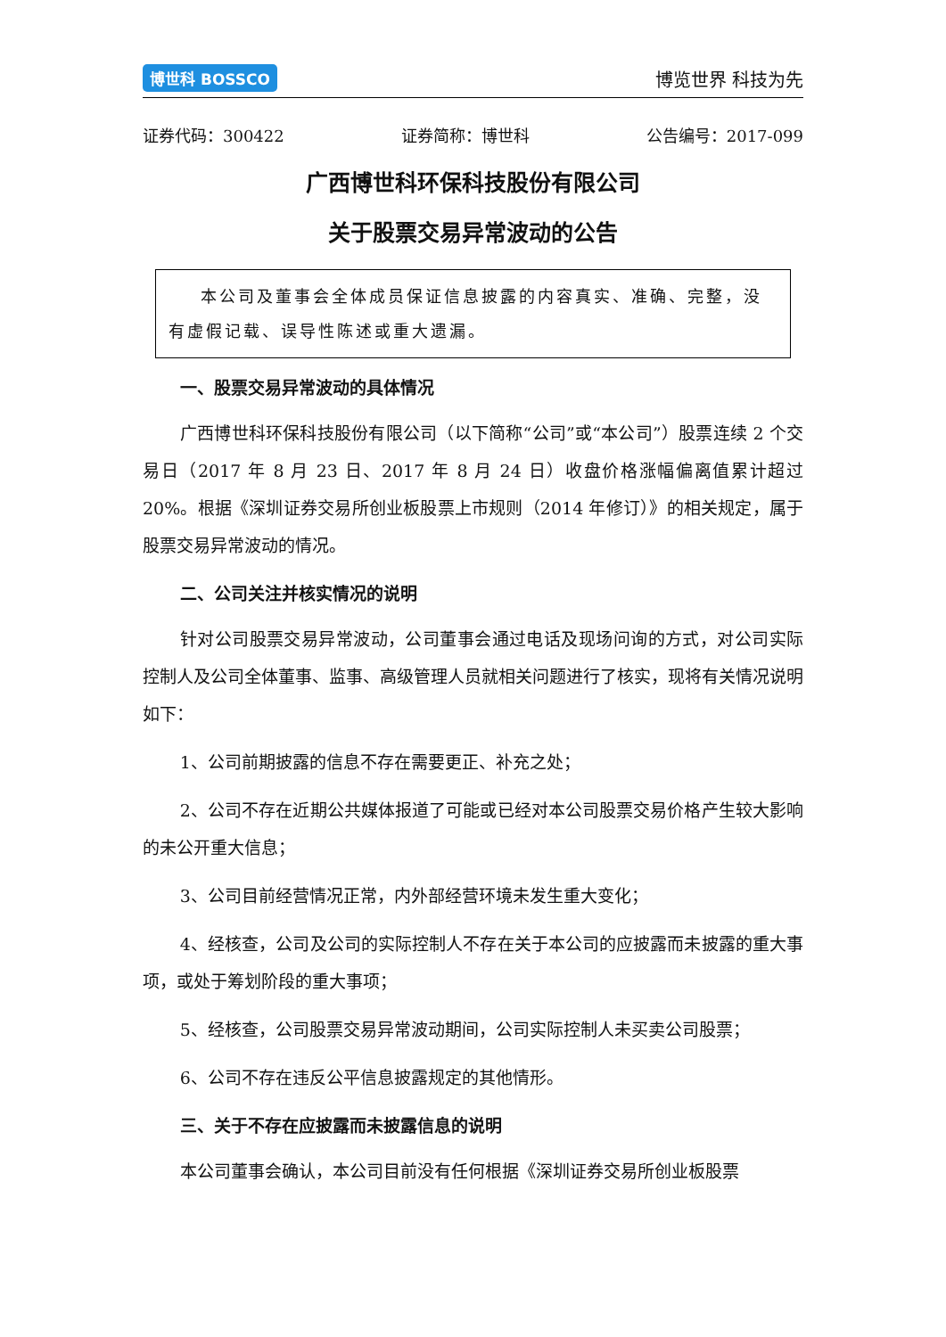博世科 BOSSCO 博览世界 科技为先
证券代码：300422 证券简称：博世科 公告编号：2017-099
广西博世科环保科技股份有限公司
关于股票交易异常波动的公告
本公司及董事会全体成员保证信息披露的内容真实、准确、完整，没有虚假记载、误导性陈述或重大遗漏。
一、股票交易异常波动的具体情况
广西博世科环保科技股份有限公司（以下简称“公司”或“本公司”）股票连续 2 个交易日（2017 年 8 月 23 日、2017 年 8 月 24 日）收盘价格涨幅偏离值累计超过 20%。根据《深圳证券交易所创业板股票上市规则（2014 年修订）》的相关规定，属于股票交易异常波动的情况。
二、公司关注并核实情况的说明
针对公司股票交易异常波动，公司董事会通过电话及现场问询的方式，对公司实际控制人及公司全体董事、监事、高级管理人员就相关问题进行了核实，现将有关情况说明如下：
1、公司前期披露的信息不存在需要更正、补充之处；
2、公司不存在近期公共媒体报道了可能或已经对本公司股票交易价格产生较大影响的未公开重大信息；
3、公司目前经营情况正常，内外部经营环境未发生重大变化；
4、经核查，公司及公司的实际控制人不存在关于本公司的应披露而未披露的重大事项，或处于筹划阶段的重大事项；
5、经核查，公司股票交易异常波动期间，公司实际控制人未买卖公司股票；
6、公司不存在违反公平信息披露规定的其他情形。
三、关于不存在应披露而未披露信息的说明
本公司董事会确认，本公司目前没有任何根据《深圳证券交易所创业板股票